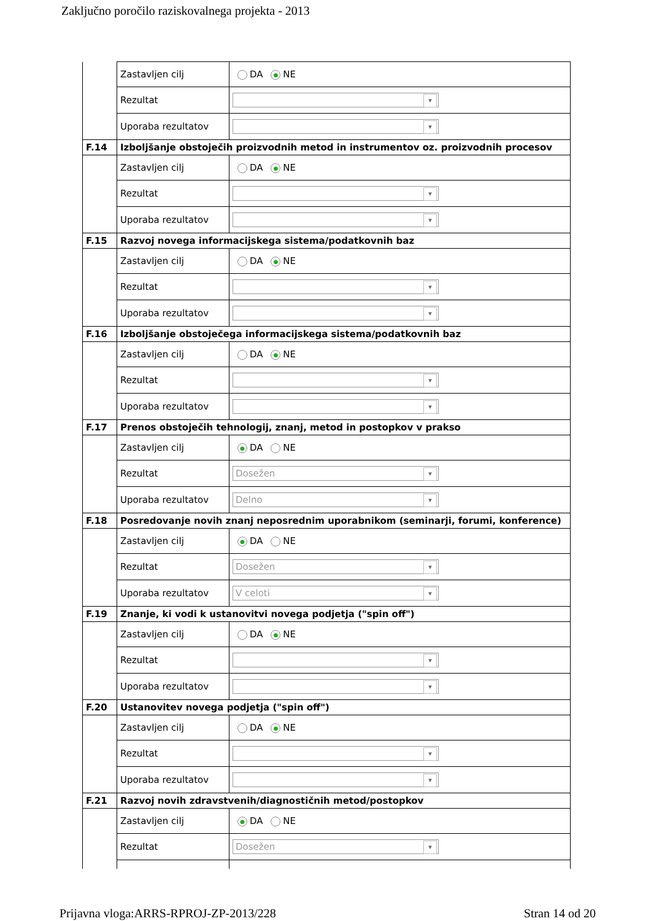Zaključno poročilo raziskovalnega projekta - 2013
| | Zastavljen cilj | DA ● NE |
| | Rezultat | |
| | Uporaba rezultatov | |
| F.14 | Izboljšanje obstoječih proizvodnih metod in instrumentov oz. proizvodnih procesov | |
| | Zastavljen cilj | DA ● NE |
| | Rezultat | |
| | Uporaba rezultatov | |
| F.15 | Razvoj novega informacijskega sistema/podatkovnih baz | |
| | Zastavljen cilj | DA ● NE |
| | Rezultat | |
| | Uporaba rezultatov | |
| F.16 | Izboljšanje obstoječega informacijskega sistema/podatkovnih baz | |
| | Zastavljen cilj | DA ● NE |
| | Rezultat | |
| | Uporaba rezultatov | |
| F.17 | Prenos obstoječih tehnologij, znanj, metod in postopkov v prakso | |
| | Zastavljen cilj | ● DA NE |
| | Rezultat | Dosežen |
| | Uporaba rezultatov | Delno |
| F.18 | Posredovanje novih znanj neposrednim uporabnikom (seminarji, forumi, konference) | |
| | Zastavljen cilj | ● DA NE |
| | Rezultat | Dosežen |
| | Uporaba rezultatov | V celoti |
| F.19 | Znanje, ki vodi k ustanovitvi novega podjetja ("spin off") | |
| | Zastavljen cilj | DA ● NE |
| | Rezultat | |
| | Uporaba rezultatov | |
| F.20 | Ustanovitev novega podjetja ("spin off") | |
| | Zastavljen cilj | DA ● NE |
| | Rezultat | |
| | Uporaba rezultatov | |
| F.21 | Razvoj novih zdravstvenih/diagnostičnih metod/postopkov | |
| | Zastavljen cilj | ● DA NE |
| | Rezultat | Dosežen |
Prijavna vloga:ARRS-RPROJ-ZP-2013/228 Stran 14 od 20